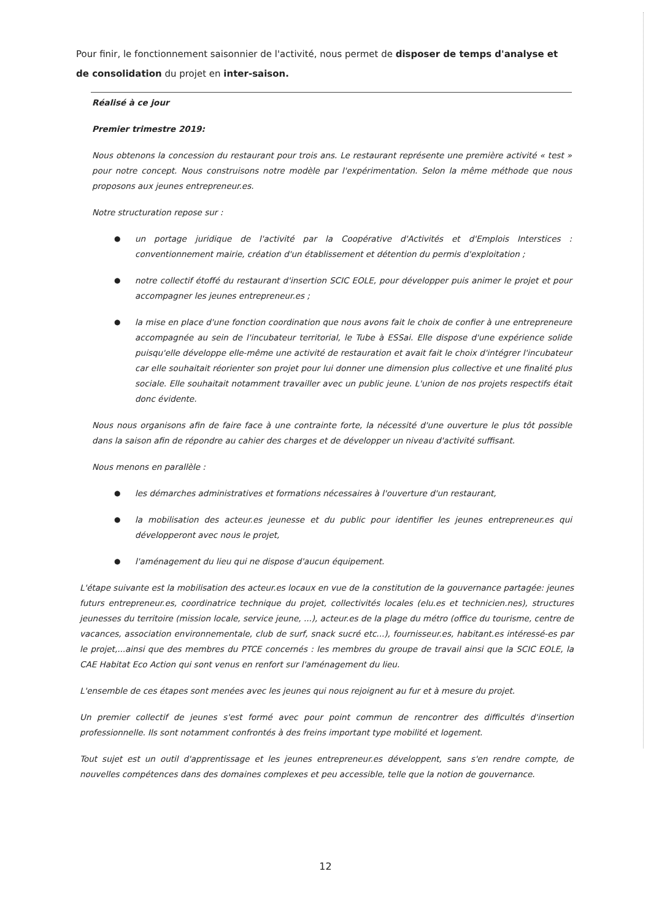Pour finir, le fonctionnement saisonnier de l'activité, nous permet de disposer de temps d'analyse et de consolidation du projet en inter-saison.
Réalisé à ce jour
Premier trimestre 2019:
Nous obtenons la concession du restaurant pour trois ans. Le restaurant représente une première activité « test » pour notre concept. Nous construisons notre modèle par l'expérimentation. Selon la même méthode que nous proposons aux jeunes entrepreneur.es.
Notre structuration repose sur :
● un portage juridique de l'activité par la Coopérative d'Activités et d'Emplois Interstices : conventionnement mairie, création d'un établissement et détention du permis d'exploitation ;
● notre collectif étoffé du restaurant d'insertion SCIC EOLE, pour développer puis animer le projet et pour accompagner les jeunes entrepreneur.es ;
● la mise en place d'une fonction coordination que nous avons fait le choix de confier à une entrepreneure accompagnée au sein de l'incubateur territorial, le Tube à ESSai. Elle dispose d'une expérience solide puisqu'elle développe elle-même une activité de restauration et avait fait le choix d'intégrer l'incubateur car elle souhaitait réorienter son projet pour lui donner une dimension plus collective et une finalité plus sociale. Elle souhaitait notamment travailler avec un public jeune. L'union de nos projets respectifs était donc évidente.
Nous nous organisons afin de faire face à une contrainte forte, la nécessité d'une ouverture le plus tôt possible dans la saison afin de répondre au cahier des charges et de développer un niveau d'activité suffisant.
Nous menons en parallèle :
● les démarches administratives et formations nécessaires à l'ouverture d'un restaurant,
● la mobilisation des acteur.es jeunesse et du public pour identifier les jeunes entrepreneur.es qui développeront avec nous le projet,
● l'aménagement du lieu qui ne dispose d'aucun équipement.
L'étape suivante est la mobilisation des acteur.es locaux en vue de la constitution de la gouvernance partagée: jeunes futurs entrepreneur.es, coordinatrice technique du projet, collectivités locales (elu.es et technicien.nes), structures jeunesses du territoire (mission locale, service jeune, ...), acteur.es de la plage du métro (office du tourisme, centre de vacances, association environnementale, club de surf, snack sucré etc...), fournisseur.es, habitant.es intéressé-es par le projet,...ainsi que des membres du PTCE concernés : les membres du groupe de travail ainsi que la SCIC EOLE, la CAE Habitat Eco Action qui sont venus en renfort sur l'aménagement du lieu.
L'ensemble de ces étapes sont menées avec les jeunes qui nous rejoignent au fur et à mesure du projet.
Un premier collectif de jeunes s'est formé avec pour point commun de rencontrer des difficultés d'insertion professionnelle. Ils sont notamment confrontés à des freins important type mobilité et logement.
Tout sujet est un outil d'apprentissage et les jeunes entrepreneur.es développent, sans s'en rendre compte, de nouvelles compétences dans des domaines complexes et peu accessible, telle que la notion de gouvernance.
12